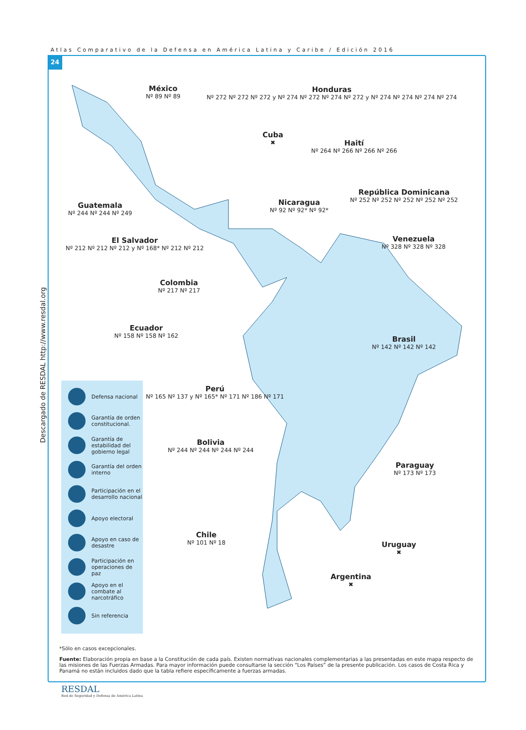Atlas Comparativo de la Defensa en América Latina y Caribe / Edición 2016
24
Descargado de RESDAL http://www.resdal.org
México
Nº 89 Nº 89
Honduras
Nº 272 Nº 272 Nº 272 y Nº 274 Nº 272 Nº 274 Nº 272 y Nº 274 Nº 274 Nº 274 Nº 274
Cuba
✖
Haití
Nº 264 Nº 266 Nº 266 Nº 266
República Dominicana
Nº 252 Nº 252 Nº 252 Nº 252 Nº 252
Guatemala
Nº 244 Nº 244 Nº 249
Nicaragua
Nº 92 Nº 92* Nº 92*
El Salvador
Nº 212 Nº 212 Nº 212 y Nº 168* Nº 212 Nº 212
Venezuela
Nº 328 Nº 328 Nº 328
Colombia
Nº 217 Nº 217
Ecuador
Nº 158 Nº 158 Nº 162
Brasil
Nº 142 Nº 142 Nº 142
Perú
Nº 165 Nº 137 y Nº 165* Nº 171 Nº 186 Nº 171
Bolivia
Nº 244 Nº 244 Nº 244 Nº 244
Paraguay
Nº 173 Nº 173
Chile
Nº 101 Nº 18
Uruguay
✖
Argentina
✖
Defensa nacional
Garantía de orden constitucional.
Garantía de estabilidad del gobierno legal
Garantía del orden interno
Participación en el desarrollo nacional
Apoyo electoral
Apoyo en caso de desastre
Participación en operaciones de paz
Apoyo en el combate al narcotráfico
Sin referencia
*Sólo en casos excepcionales.
Fuente: Elaboración propia en base a la Constitución de cada país. Existen normativas nacionales complementarias a las presentadas en este mapa respecto de las misiones de las Fuerzas Armadas. Para mayor información puede consultarse la sección “Los Países” de la presente publicación. Los casos de Costa Rica y Panamá no están incluidos dado que la tabla refiere específicamente a fuerzas armadas.
RESDAL
Red de Seguridad y Defensa de América Latina